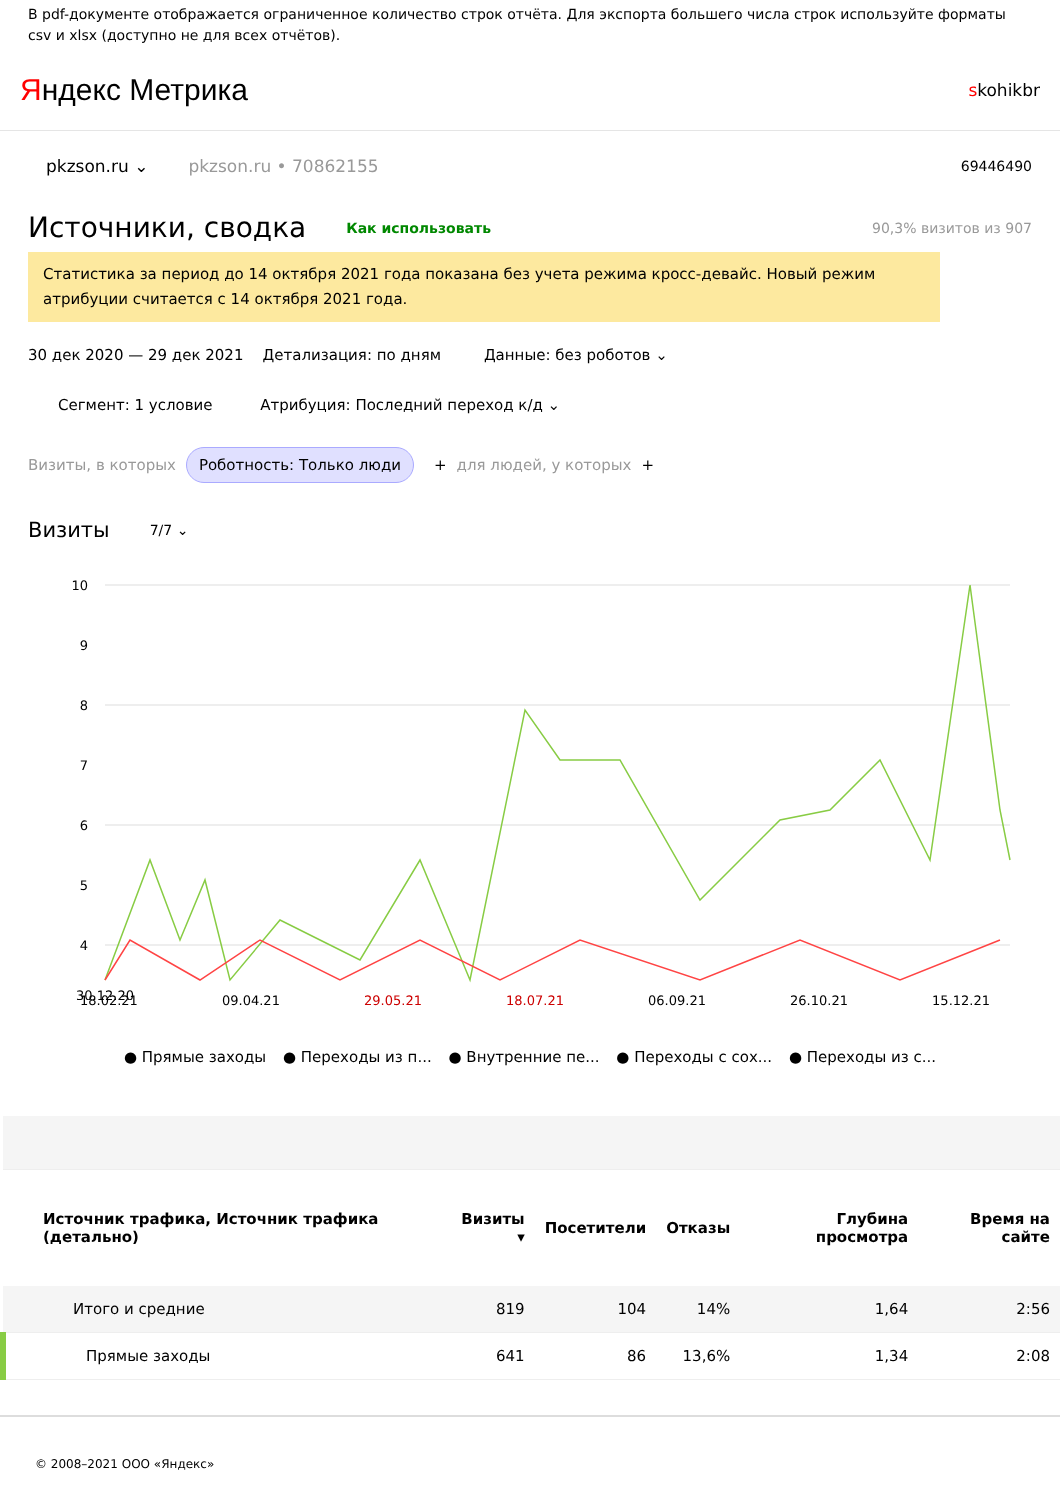В pdf-документе отображается ограниченное количество строк отчёта. Для экспорта большего числа строк используйте форматы csv и xlsx (доступно не для всех отчётов).
Яндекс Метрика
skohikbr
pkzson.ru ⌄ pkzson.ru • 70862155 69446490
Источники, сводка Как использовать 90,3% визитов из 907
Статистика за период до 14 октября 2021 года показана без учета режима кросс-девайс. Новый режим атрибуции считается с 14 октября 2021 года.
30 дек 2020 — 29 дек 2021 Детализация: по дням Данные: без роботов ⌄
Сегмент: 1 условие Атрибуция: Последний переход к/д ⌄
Визиты, в которых Роботность: Только люди + для людей, у которых +
Визиты 7/7 ⌄
10
9
8
7
6
5
4
30.12.20
18.02.21 09.04.21 29.05.21 18.07.21 06.09.21 26.10.21 15.12.21
● Прямые заходы ● Переходы из п... ● Внутренние пе... ● Переходы с сох... ● Переходы из с...
| Источник трафика, Источник трафика (детально) | Визиты ▾ | Посетители | Отказы | Глубина просмотра | Время на сайте |
| --- | --- | --- | --- | --- | --- |
| Итого и средние | 819 | 104 | 14% | 1,64 | 2:56 |
| Прямые заходы | 641 | 86 | 13,6% | 1,34 | 2:08 |
© 2008–2021 ООО «Яндекс»